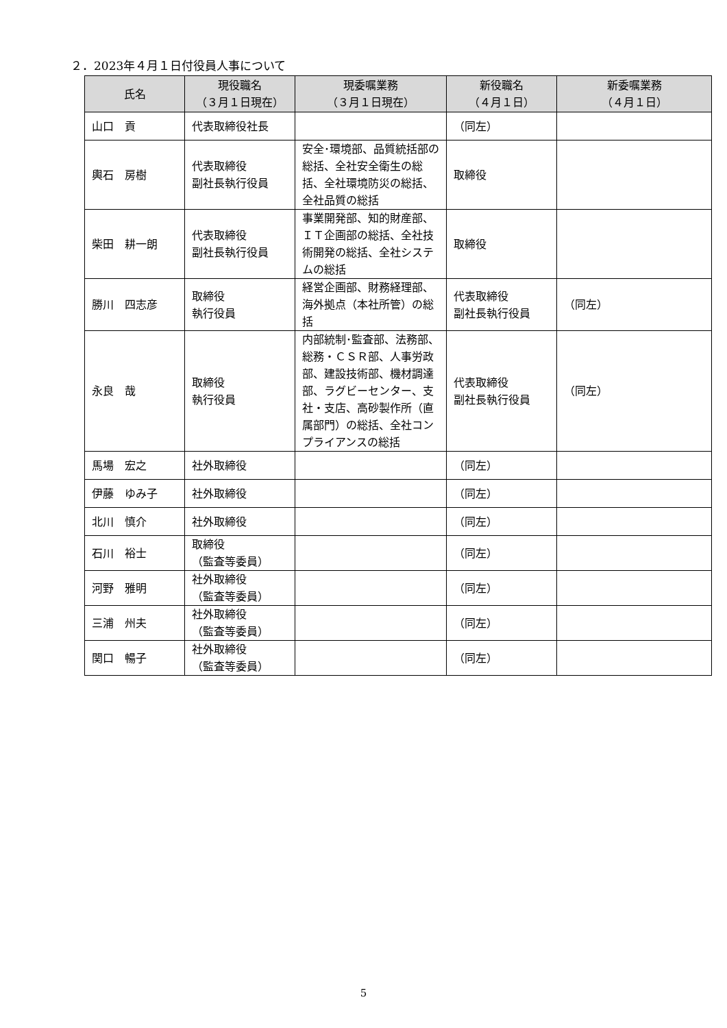２．2023年４月１日付役員人事について
| 氏名 | 現役職名 （３月１日現在） | 現委嘱業務 （３月１日現在） | 新役職名 （４月１日） | 新委嘱業務 （４月１日） |
| --- | --- | --- | --- | --- |
| 山口 貢 | 代表取締役社長 | | （同左） | |
| 輿石 房樹 | 代表取締役 副社長執行役員 | 安全･環境部、品質統括部の総括、全社安全衛生の総括、全社環境防災の総括、全社品質の総括 | 取締役 | |
| 柴田 耕一朗 | 代表取締役 副社長執行役員 | 事業開発部、知的財産部、ＩＴ企画部の総括、全社技術開発の総括、全社システムの総括 | 取締役 | |
| 勝川 四志彦 | 取締役 執行役員 | 経営企画部、財務経理部、海外拠点（本社所管）の総括 | 代表取締役 副社長執行役員 | （同左） |
| 永良 哉 | 取締役 執行役員 | 内部統制･監査部、法務部、総務・ＣＳＲ部、人事労政部、建設技術部、機材調達部、ラグビーセンター、支社・支店、高砂製作所（直属部門）の総括、全社コンプライアンスの総括 | 代表取締役 副社長執行役員 | （同左） |
| 馬場 宏之 | 社外取締役 | | （同左） | |
| 伊藤 ゆみ子 | 社外取締役 | | （同左） | |
| 北川 慎介 | 社外取締役 | | （同左） | |
| 石川 裕士 | 取締役 （監査等委員） | | （同左） | |
| 河野 雅明 | 社外取締役 （監査等委員） | | （同左） | |
| 三浦 州夫 | 社外取締役 （監査等委員） | | （同左） | |
| 関口 暢子 | 社外取締役 （監査等委員） | | （同左） | |
5